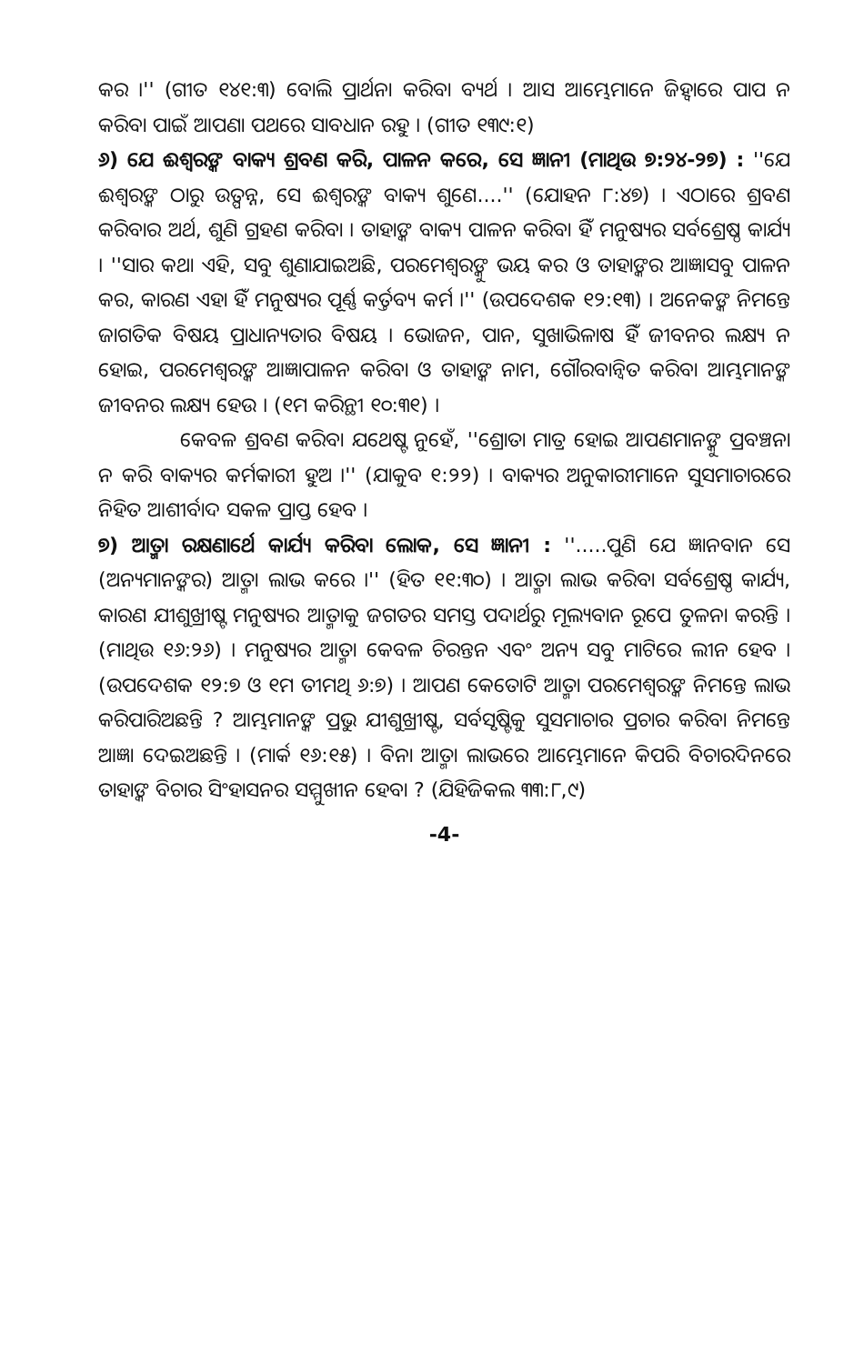କର ।'' (ଗୀତ ୧୪୧:୩) ବୋଲି ପ୍ରାର୍ଥନା କରିବା ବ୍ୟର୍ଥ । ଆସ ଆମ୍ଭେମାନେ ଜିହ୍ୱାରେ ପାପ ନ କରିବା ପାଇଁ ଆପଣା ପଥରେ ସାବଧାନ ରହୁ । (ଗୀତ ୧୩୯:୧)
୬) ଯେ ଈଶ୍ୱରଙ୍କ ବାକ୍ୟ ଶ୍ରବଣ କରି, ପାଳନ କରେ, ସେ ଜ୍ଞାନୀ (ମାଥିଉ ୭:୨୪-୨୭) : ''ଯେ ଈଶ୍ୱରଙ୍କ ଠାରୁ ଉତ୍ପନ୍ନ, ସେ ଈଶ୍ୱରଙ୍କ ବାକ୍ୟ ଶୁଣେ....'' (ଯୋହନ ୮:୪୭) । ଏଠାରେ ଶ୍ରବଣ କରିବାର ଅର୍ଥ, ଶୁଣି ଗ୍ରହଣ କରିବା । ତାହାଙ୍କ ବାକ୍ୟ ପାଳନ କରିବା ହିଁ ମନୁଷ୍ୟର ସର୍ବଶ୍ରେଷ୍ଠ କାର୍ଯ୍ୟ । ''ସାର କଥା ଏହି, ସବୁ ଶୁଣାଯାଇଅଛି, ପରମେଶ୍ୱରଙ୍କୁ ଭୟ କର ଓ ତାହାଙ୍କର ଆଜ୍ଞାସବୁ ପାଳନ କର, କାରଣ ଏହା ହିଁ ମନୁଷ୍ୟର ପୂର୍ଣ୍ଣ କର୍ତ୍ତବ୍ୟ କର୍ମ ।'' (ଉପଦେଶକ ୧୨:୧୩) । ଅନେକଙ୍କ ନିମନ୍ତେ ଜାଗତିକ ବିଷୟ ପ୍ରାଧାନ୍ୟତାର ବିଷୟ । ଭୋଜନ, ପାନ, ସୁଖାଭିଳାଷ ହିଁ ଜୀବନର ଲକ୍ଷ୍ୟ ନ ହୋଇ, ପରମେଶ୍ୱରଙ୍କ ଆଜ୍ଞାପାଳନ କରିବା ଓ ତାହାଙ୍କ ନାମ, ଗୌରବାନ୍ୱିତ କରିବା ଆମ୍ଭମାନଙ୍କ ଜୀବନର ଲକ୍ଷ୍ୟ ହେଉ । (୧ମ କରିନ୍ଥୀ ୧୦:୩୧) ।
କେବଳ ଶ୍ରବଣ କରିବା ଯଥେଷ୍ଟ ନୁହେଁ, ''ଶ୍ରୋତା ମାତ୍ର ହୋଇ ଆପଣମାନଙ୍କୁ ପ୍ରବଞ୍ଚନା ନ କରି ବାକ୍ୟର କର୍ମକାରୀ ହୁଅ ।'' (ଯାକୁବ ୧:୨୨) । ବାକ୍ୟର ଅନୁକାରୀମାନେ ସୁସମାଚାରରେ ନିହିତ ଆଶୀର୍ବାଦ ସକଳ ପ୍ରାପ୍ତ ହେବ ।
୭) ଆତ୍ମା ରକ୍ଷଣାର୍ଥେ କାର୍ଯ୍ୟ କରିବା ଲୋକ, ସେ ଜ୍ଞାନୀ : ''.....ପୁଣି ଯେ ଜ୍ଞାନବାନ ସେ (ଅନ୍ୟମାନଙ୍କର) ଆତ୍ମା ଲାଭ କରେ ।'' (ହିତ ୧୧:୩୦) । ଆତ୍ମା ଲାଭ କରିବା ସର୍ବଶ୍ରେଷ୍ଠ କାର୍ଯ୍ୟ, କାରଣ ଯୀଶୁଖ୍ରୀଷ୍ଟ ମନୁଷ୍ୟର ଆତ୍ମାକୁ ଜଗତର ସମସ୍ତ ପଦାର୍ଥରୁ ମୂଲ୍ୟବାନ ରୂପେ ତୁଳନା କରନ୍ତି । (ମାଥିଉ ୧୬:୨୬) । ମନୁଷ୍ୟର ଆତ୍ମା କେବଳ ଚିରନ୍ତନ ଏବଂ ଅନ୍ୟ ସବୁ ମାଟିରେ ଲୀନ ହେବ । (ଉପଦେଶକ ୧୨:୭ ଓ ୧ମ ତୀମଥି ୬:୭) । ଆପଣ କେତୋଟି ଆତ୍ମା ପରମେଶ୍ୱରଙ୍କ ନିମନ୍ତେ ଲାଭ କରିପାରିଅଛନ୍ତି ? ଆମ୍ଭମାନଙ୍କ ପ୍ରଭୁ ଯୀଶୁଖ୍ରୀଷ୍ଟ, ସର୍ବସୃଷ୍ଟିକୁ ସୁସମାଚାର ପ୍ରଚାର କରିବା ନିମନ୍ତେ ଆଜ୍ଞା ଦେଇଅଛନ୍ତି । (ମାର୍କ ୧୬:୧୫) । ବିନା ଆତ୍ମା ଲାଭରେ ଆମ୍ଭେମାନେ କିପରି ବିଚାରଦିନରେ ତାହାଙ୍କ ବିଚାର ସିଂହାସନର ସମ୍ମୁଖୀନ ହେବା ? (ଯିହିଜିକଲ ୩୩:୮,୯)
-4-